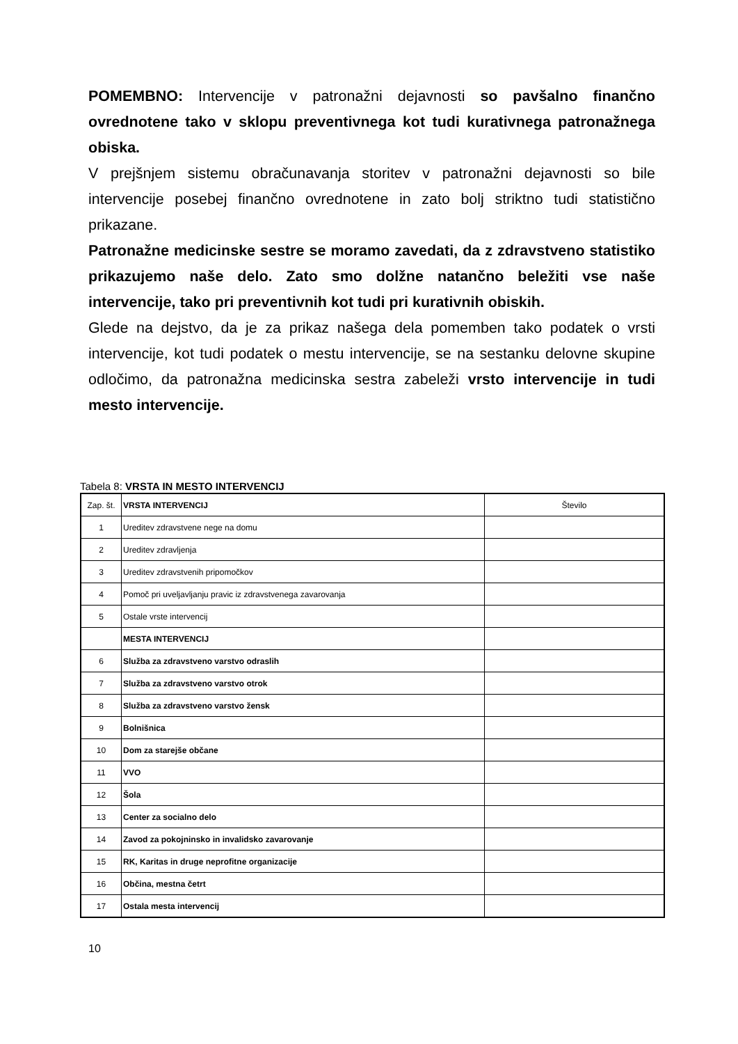POMEMBNO: Intervencije v patronažni dejavnosti so pavšalno finančno ovrednotene tako v sklopu preventivnega kot tudi kurativnega patronažnega obiska.
V prejšnjem sistemu obračunavanja storitev v patronažni dejavnosti so bile intervencije posebej finančno ovrednotene in zato bolj striktno tudi statistično prikazane.
Patronažne medicinske sestre se moramo zavedati, da z zdravstveno statistiko prikazujemo naše delo. Zato smo dolžne natančno beležiti vse naše intervencije, tako pri preventivnih kot tudi pri kurativnih obiskih.
Glede na dejstvo, da je za prikaz našega dela pomemben tako podatek o vrsti intervencije, kot tudi podatek o mestu intervencije, se na sestanku delovne skupine odločimo, da patronažna medicinska sestra zabeleži vrsto intervencije in tudi mesto intervencije.
Tabela 8: VRSTA IN MESTO INTERVENCIJ
| Zap. št. | VRSTA INTERVENCIJ | Število |
| --- | --- | --- |
| 1 | Ureditev zdravstvene nege na domu | |
| 2 | Ureditev zdravljenja | |
| 3 | Ureditev zdravstvenih pripomočkov | |
| 4 | Pomoč pri uveljavljanju pravic iz zdravstvenega zavarovanja | |
| 5 | Ostale vrste intervencij | |
| | MESTA INTERVENCIJ | |
| 6 | Služba za zdravstveno varstvo odraslih | |
| 7 | Služba za zdravstveno varstvo otrok | |
| 8 | Služba za zdravstveno varstvo žensk | |
| 9 | Bolnišnica | |
| 10 | Dom za starejše občane | |
| 11 | VVO | |
| 12 | Šola | |
| 13 | Center za socialno delo | |
| 14 | Zavod za pokojninsko in invalidsko zavarovanje | |
| 15 | RK, Karitas in druge neprofitne organizacije | |
| 16 | Občina, mestna četrt | |
| 17 | Ostala mesta intervencij | |
10